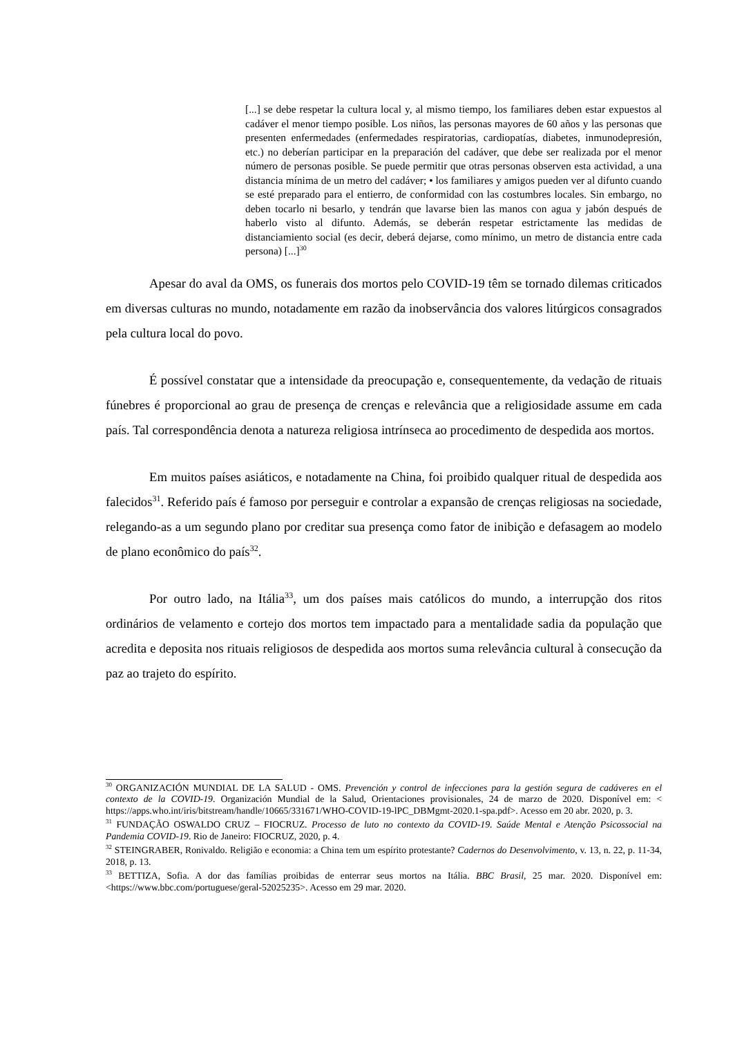[...] se debe respetar la cultura local y, al mismo tiempo, los familiares deben estar expuestos al cadáver el menor tiempo posible. Los niños, las personas mayores de 60 años y las personas que presenten enfermedades (enfermedades respiratorias, cardiopatías, diabetes, inmunodepresión, etc.) no deberían participar en la preparación del cadáver, que debe ser realizada por el menor número de personas posible. Se puede permitir que otras personas observen esta actividad, a una distancia mínima de un metro del cadáver; • los familiares y amigos pueden ver al difunto cuando se esté preparado para el entierro, de conformidad con las costumbres locales. Sin embargo, no deben tocarlo ni besarlo, y tendrán que lavarse bien las manos con agua y jabón después de haberlo visto al difunto. Además, se deberán respetar estrictamente las medidas de distanciamiento social (es decir, deberá dejarse, como mínimo, un metro de distancia entre cada persona) [...]<sup>30</sup>
Apesar do aval da OMS, os funerais dos mortos pelo COVID-19 têm se tornado dilemas criticados em diversas culturas no mundo, notadamente em razão da inobservância dos valores litúrgicos consagrados pela cultura local do povo.
É possível constatar que a intensidade da preocupação e, consequentemente, da vedação de rituais fúnebres é proporcional ao grau de presença de crenças e relevância que a religiosidade assume em cada país. Tal correspondência denota a natureza religiosa intrínseca ao procedimento de despedida aos mortos.
Em muitos países asiáticos, e notadamente na China, foi proibido qualquer ritual de despedida aos falecidos<sup>31</sup>. Referido país é famoso por perseguir e controlar a expansão de crenças religiosas na sociedade, relegando-as a um segundo plano por creditar sua presença como fator de inibição e defasagem ao modelo de plano econômico do país<sup>32</sup>.
Por outro lado, na Itália<sup>33</sup>, um dos países mais católicos do mundo, a interrupção dos ritos ordinários de velamento e cortejo dos mortos tem impactado para a mentalidade sadia da população que acredita e deposita nos rituais religiosos de despedida aos mortos suma relevância cultural à consecução da paz ao trajeto do espírito.
<sup>30</sup> ORGANIZACIÓN MUNDIAL DE LA SALUD - OMS. Prevención y control de infecciones para la gestión segura de cadáveres en el contexto de la COVID-19. Organización Mundial de la Salud, Orientaciones provisionales, 24 de marzo de 2020. Disponível em: < https://apps.who.int/iris/bitstream/handle/10665/331671/WHO-COVID-19-lPC_DBMgmt-2020.1-spa.pdf>. Acesso em 20 abr. 2020, p. 3.
<sup>31</sup> FUNDAÇÃO OSWALDO CRUZ – FIOCRUZ. Processo de luto no contexto da COVID-19. Saúde Mental e Atenção Psicossocial na Pandemia COVID-19. Rio de Janeiro: FIOCRUZ, 2020, p. 4.
<sup>32</sup> STEINGRABER, Ronivaldo. Religião e economia: a China tem um espírito protestante? Cadernos do Desenvolvimento, v. 13, n. 22, p. 11-34, 2018, p. 13.
<sup>33</sup> BETTIZA, Sofia. A dor das famílias proibidas de enterrar seus mortos na Itália. BBC Brasil, 25 mar. 2020. Disponível em: <https://www.bbc.com/portuguese/geral-52025235>. Acesso em 29 mar. 2020.